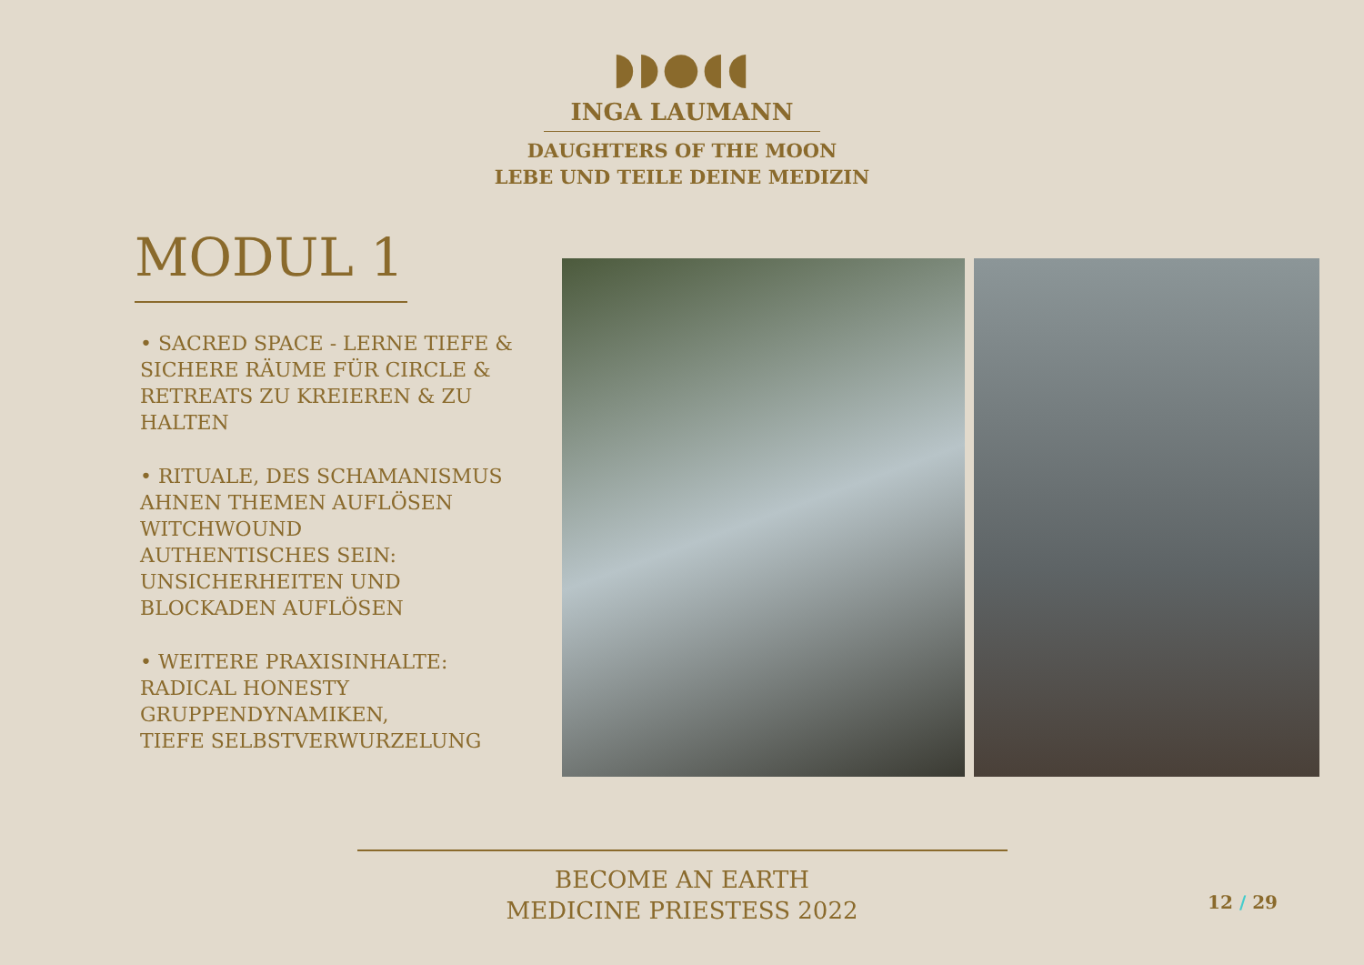◗◗●◖◖
INGA LAUMANN
DAUGHTERS OF THE MOON
LEBE UND TEILE DEINE MEDIZIN
MODUL 1
• SACRED SPACE - LERNE TIEFE & SICHERE RÄUME FÜR CIRCLE & RETREATS ZU KREIEREN & ZU HALTEN
• RITUALE, DES SCHAMANISMUS
AHNEN THEMEN AUFLÖSEN
WITCHWOUND
AUTHENTISCHES SEIN: UNSICHERHEITEN UND BLOCKADEN AUFLÖSEN
• WEITERE PRAXISINHALTE:
RADICAL HONESTY
GRUPPENDYNAMIKEN,
TIEFE SELBSTVERWURZELUNG
BECOME AN EARTH
MEDICINE PRIESTESS 2022
12 / 29